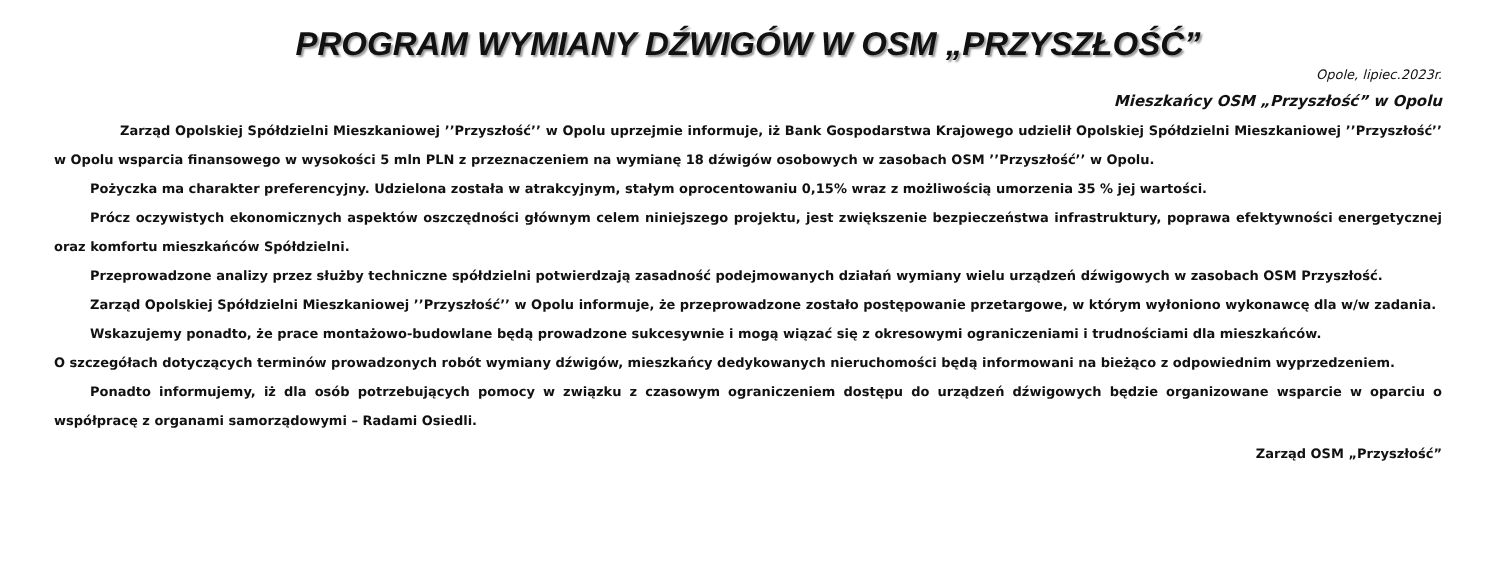PROGRAM WYMIANY DŹWIGÓW W OSM „PRZYSZŁOŚĆ”
Opole, lipiec.2023r.
Mieszkańcy OSM „Przyszłość” w Opolu
Zarząd Opolskiej Spółdzielni Mieszkaniowej ’’Przyszłość’’ w Opolu uprzejmie informuje, iż Bank Gospodarstwa Krajowego udzielił Opolskiej Spółdzielni Mieszkaniowej ’’Przyszłość’’ w Opolu wsparcia finansowego w wysokości 5 mln PLN z przeznaczeniem na wymianę 18 dźwigów osobowych w zasobach OSM ’’Przyszłość’’ w Opolu.
Pożyczka ma charakter preferencyjny. Udzielona została w atrakcyjnym, stałym oprocentowaniu 0,15% wraz z możliwością umorzenia 35 % jej wartości.
Prócz oczywistych ekonomicznych aspektów oszczędności głównym celem niniejszego projektu, jest zwiększenie bezpieczeństwa infrastruktury, poprawa efektywności energetycznej oraz komfortu mieszkańców Spółdzielni.
Przeprowadzone analizy przez służby techniczne spółdzielni potwierdzają zasadność podejmowanych działań wymiany wielu urządzeń dźwigowych w zasobach OSM Przyszłość.
Zarząd Opolskiej Spółdzielni Mieszkaniowej ’’Przyszłość’’ w Opolu informuje, że przeprowadzone zostało postępowanie przetargowe, w którym wyłoniono wykonawcę dla w/w zadania.
Wskazujemy ponadto, że prace montażowo-budowlane będą prowadzone sukcesywnie i mogą wiązać się z okresowymi ograniczeniami i trudnościami dla mieszkańców.
O szczegółach dotyczących terminów prowadzonych robót wymiany dźwigów, mieszkańcy dedykowanych nieruchomości będą informowani na bieżąco z odpowiednim wyprzedzeniem.
Ponadto informujemy, iż dla osób potrzebujących pomocy w związku z czasowym ograniczeniem dostępu do urządzeń dźwigowych będzie organizowane wsparcie w oparciu o współpracę z organami samorządowymi – Radami Osiedli.
Zarząd OSM „Przyszłość”